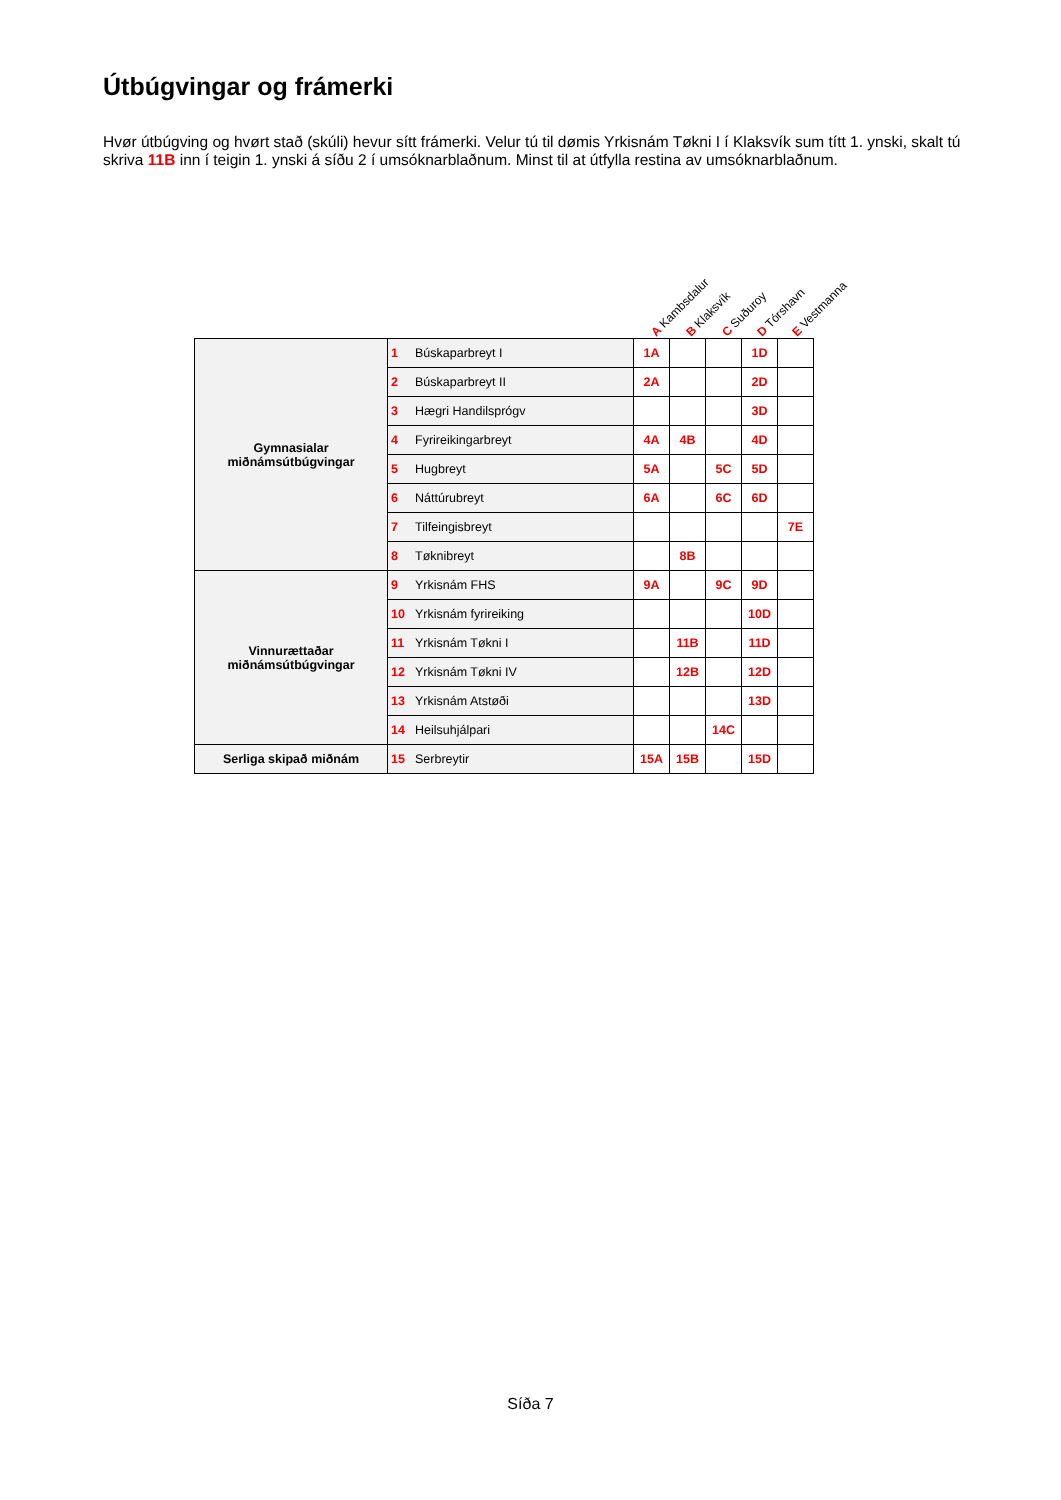Útbúgvingar og frámerki
Hvør útbúgving og hvørt stað (skúli) hevur sítt frámerki. Velur tú til dømis Yrkisnám Tøkni I í Klaksvík sum títt 1. ynski, skalt tú skriva 11B inn í teigin 1. ynski á síðu 2 í umsóknarblaðnum. Minst til at útfylla restina av umsóknarblaðnum.
A Kambsdalur B Klaksvík C Suðuroy D Tórshavn E Vestmanna
| Gymnasialar miðnámsútbúgvingar | 1 | Búskaparbreyt I | 1A | | | 1D | |
| | 2 | Búskaparbreyt II | 2A | | | 2D | |
| | 3 | Hægri Handilsprógv | | | | 3D | |
| | 4 | Fyrireikingarbreyt | 4A | 4B | | 4D | |
| | 5 | Hugbreyt | 5A | | 5C | 5D | |
| | 6 | Náttúrubreyt | 6A | | 6C | 6D | |
| | 7 | Tilfeingisbreyt | | | | | 7E |
| | 8 | Tøknibreyt | | 8B | | | |
| Vinnurættaðar miðnámsútbúgvingar | 9 | Yrkisnám FHS | 9A | | 9C | 9D | |
| | 10 | Yrkisnám fyrireiking | | | | 10D | |
| | 11 | Yrkisnám Tøkni I | | 11B | | 11D | |
| | 12 | Yrkisnám Tøkni IV | | 12B | | 12D | |
| | 13 | Yrkisnám Atstøði | | | | 13D | |
| | 14 | Heilsuhjálpari | | | 14C | | |
| Serliga skipað miðnám | 15 | Serbreytir | 15A | 15B | | 15D | |
Síða 7